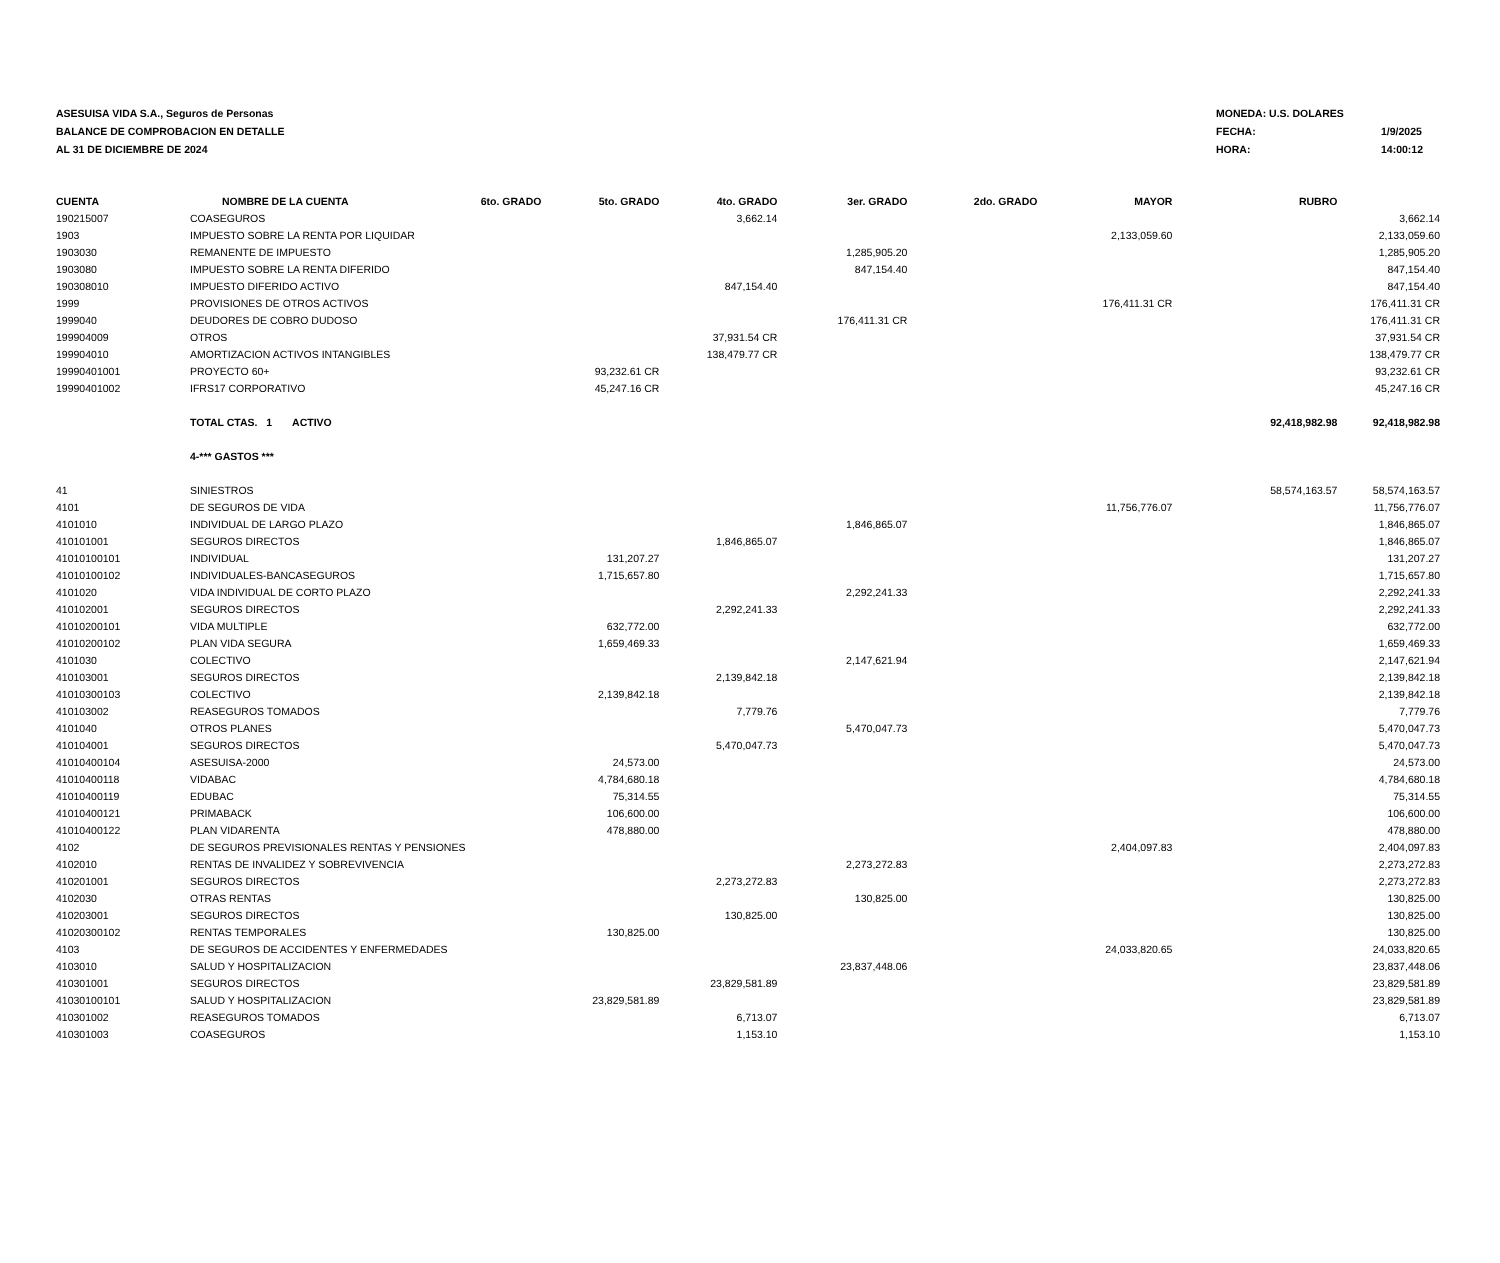ASESUISA VIDA S.A., Seguros de Personas
BALANCE DE COMPROBACION EN DETALLE
AL 31 DE DICIEMBRE DE 2024
MONEDA: U.S. DOLARES
FECHA: 1/9/2025
HORA: 14:00:12
| CUENTA | NOMBRE DE LA CUENTA | 6to. GRADO | 5to. GRADO | 4to. GRADO | 3er. GRADO | 2do. GRADO | MAYOR | RUBRO | |
| --- | --- | --- | --- | --- | --- | --- | --- | --- | --- |
| 190215007 | COASEGUROS | | | 3,662.14 | | | | | 3,662.14 |
| 1903 | IMPUESTO SOBRE LA RENTA POR LIQUIDAR | | | | | | 2,133,059.60 | | 2,133,059.60 |
| 1903030 | REMANENTE DE IMPUESTO | | | | 1,285,905.20 | | | | 1,285,905.20 |
| 1903080 | IMPUESTO SOBRE LA RENTA DIFERIDO | | | | 847,154.40 | | | | 847,154.40 |
| 190308010 | IMPUESTO DIFERIDO ACTIVO | | | 847,154.40 | | | | | 847,154.40 |
| 1999 | PROVISIONES DE OTROS ACTIVOS | | | | | | 176,411.31 CR | | 176,411.31 CR |
| 1999040 | DEUDORES DE COBRO DUDOSO | | | | 176,411.31 CR | | | | 176,411.31 CR |
| 199904009 | OTROS | | | 37,931.54 CR | | | | | 37,931.54 CR |
| 199904010 | AMORTIZACION ACTIVOS INTANGIBLES | | | 138,479.77 CR | | | | | 138,479.77 CR |
| 19990401001 | PROYECTO 60+ | | 93,232.61 CR | | | | | | 93,232.61 CR |
| 19990401002 | IFRS17 CORPORATIVO | | 45,247.16 CR | | | | | | 45,247.16 CR |
| | TOTAL CTAS. 1 ACTIVO | | | | | | | 92,418,982.98 | 92,418,982.98 |
| | 4-*** GASTOS *** | | | | | | | | |
| 41 | SINIESTROS | | | | | | | 58,574,163.57 | 58,574,163.57 |
| 4101 | DE SEGUROS DE VIDA | | | | | | 11,756,776.07 | | 11,756,776.07 |
| 4101010 | INDIVIDUAL DE LARGO PLAZO | | | | 1,846,865.07 | | | | 1,846,865.07 |
| 410101001 | SEGUROS DIRECTOS | | | 1,846,865.07 | | | | | 1,846,865.07 |
| 41010100101 | INDIVIDUAL | | 131,207.27 | | | | | | 131,207.27 |
| 41010100102 | INDIVIDUALES-BANCASEGUROS | | 1,715,657.80 | | | | | | 1,715,657.80 |
| 4101020 | VIDA INDIVIDUAL DE CORTO PLAZO | | | | 2,292,241.33 | | | | 2,292,241.33 |
| 410102001 | SEGUROS DIRECTOS | | | 2,292,241.33 | | | | | 2,292,241.33 |
| 41010200101 | VIDA MULTIPLE | | 632,772.00 | | | | | | 632,772.00 |
| 41010200102 | PLAN VIDA SEGURA | | 1,659,469.33 | | | | | | 1,659,469.33 |
| 4101030 | COLECTIVO | | | | 2,147,621.94 | | | | 2,147,621.94 |
| 410103001 | SEGUROS DIRECTOS | | | 2,139,842.18 | | | | | 2,139,842.18 |
| 41010300103 | COLECTIVO | | 2,139,842.18 | | | | | | 2,139,842.18 |
| 410103002 | REASEGUROS TOMADOS | | | 7,779.76 | | | | | 7,779.76 |
| 4101040 | OTROS PLANES | | | | 5,470,047.73 | | | | 5,470,047.73 |
| 410104001 | SEGUROS DIRECTOS | | | 5,470,047.73 | | | | | 5,470,047.73 |
| 41010400104 | ASESUISA-2000 | | 24,573.00 | | | | | | 24,573.00 |
| 41010400118 | VIDABAC | | 4,784,680.18 | | | | | | 4,784,680.18 |
| 41010400119 | EDUBAC | | 75,314.55 | | | | | | 75,314.55 |
| 41010400121 | PRIMABACK | | 106,600.00 | | | | | | 106,600.00 |
| 41010400122 | PLAN VIDARENTA | | 478,880.00 | | | | | | 478,880.00 |
| 4102 | DE SEGUROS PREVISIONALES RENTAS Y PENSIONES | | | | | | 2,404,097.83 | | 2,404,097.83 |
| 4102010 | RENTAS DE INVALIDEZ Y SOBREVIVENCIA | | | | 2,273,272.83 | | | | 2,273,272.83 |
| 410201001 | SEGUROS DIRECTOS | | | 2,273,272.83 | | | | | 2,273,272.83 |
| 4102030 | OTRAS RENTAS | | | | 130,825.00 | | | | 130,825.00 |
| 410203001 | SEGUROS DIRECTOS | | | 130,825.00 | | | | | 130,825.00 |
| 41020300102 | RENTAS TEMPORALES | | 130,825.00 | | | | | | 130,825.00 |
| 4103 | DE SEGUROS DE ACCIDENTES Y ENFERMEDADES | | | | | | 24,033,820.65 | | 24,033,820.65 |
| 4103010 | SALUD Y HOSPITALIZACION | | | | 23,837,448.06 | | | | 23,837,448.06 |
| 410301001 | SEGUROS DIRECTOS | | | 23,829,581.89 | | | | | 23,829,581.89 |
| 41030100101 | SALUD Y HOSPITALIZACION | | 23,829,581.89 | | | | | | 23,829,581.89 |
| 410301002 | REASEGUROS TOMADOS | | | 6,713.07 | | | | | 6,713.07 |
| 410301003 | COASEGUROS | | | 1,153.10 | | | | | 1,153.10 |